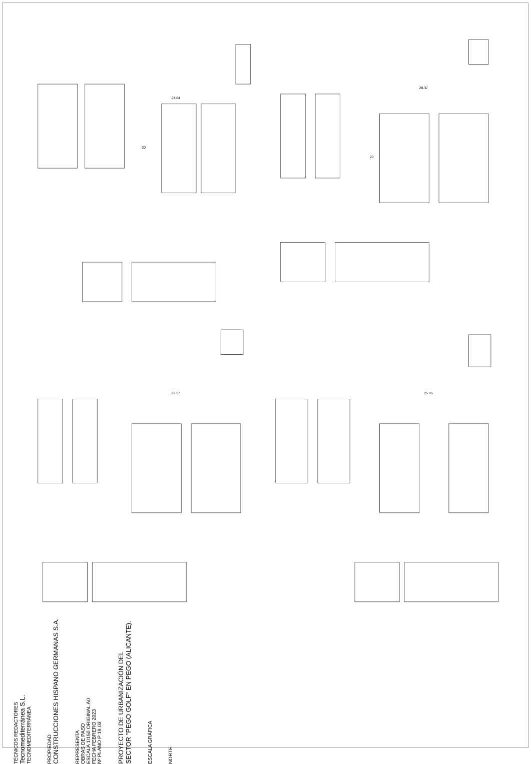24.64
20
28.37
20
28.37
25.86
TÉCNICOS REDACTORES
Tecnomediterránea S.L.
TECNOMEDITERRÁNEA
PROPIEDAD
CONSTRUCCIONES HISPANO GERMANAS S.A.
REPRESENTA
OBRAS DE PASO
ESCALA 1/150 ORIGINAL A0
FECHA FEBRERO 2023
Nº PLANO P 19.03
PROYECTO DE URBANIZACIÓN DEL
SECTOR "PEGO GOLF" EN PEGO (ALICANTE).
ESCALA GRÁFICA
NORTE